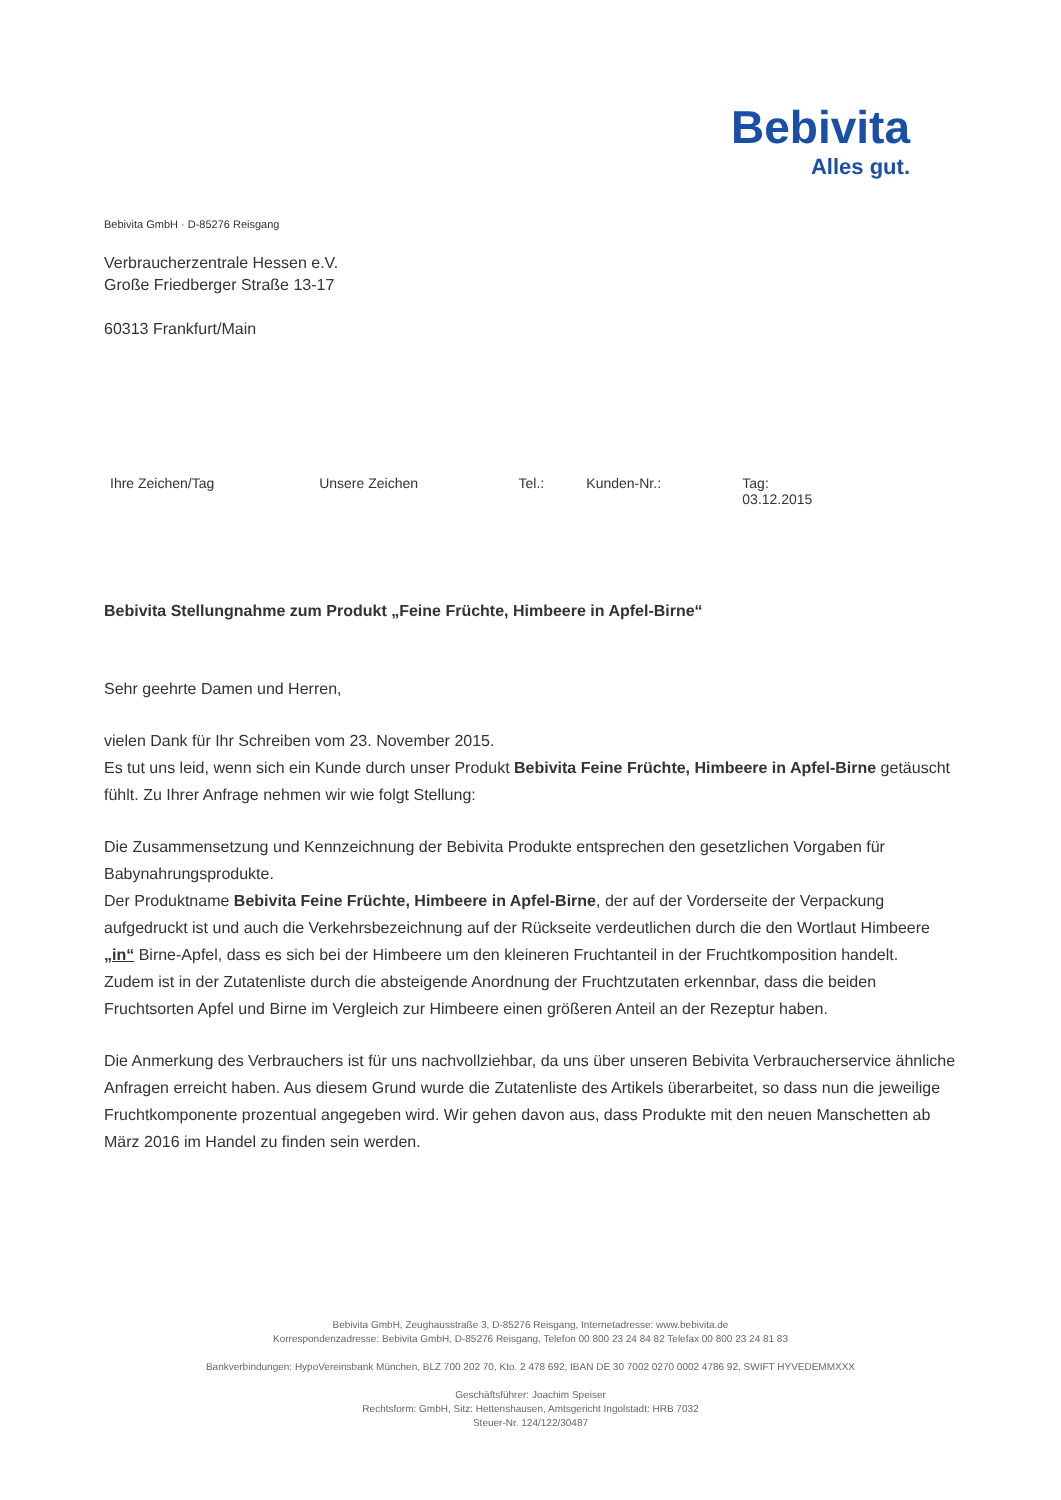Bebivita
Alles gut.
Bebivita GmbH · D-85276 Reisgang
Verbraucherzentrale Hessen e.V.
Große Friedberger Straße 13-17
60313 Frankfurt/Main
| Ihre Zeichen/Tag | Unsere Zeichen | Tel.: | Kunden-Nr.: | Tag: 03.12.2015 |
Bebivita Stellungnahme zum Produkt „Feine Früchte, Himbeere in Apfel-Birne“
Sehr geehrte Damen und Herren,
vielen Dank für Ihr Schreiben vom 23. November 2015.
Es tut uns leid, wenn sich ein Kunde durch unser Produkt Bebivita Feine Früchte, Himbeere in Apfel-Birne getäuscht fühlt. Zu Ihrer Anfrage nehmen wir wie folgt Stellung:
Die Zusammensetzung und Kennzeichnung der Bebivita Produkte entsprechen den gesetzlichen Vorgaben für Babynahrungsprodukte.
Der Produktname Bebivita Feine Früchte, Himbeere in Apfel-Birne, der auf der Vorderseite der Verpackung aufgedruckt ist und auch die Verkehrsbezeichnung auf der Rückseite verdeutlichen durch die den Wortlaut Himbeere „in“ Birne-Apfel, dass es sich bei der Himbeere um den kleineren Fruchtanteil in der Fruchtkomposition handelt.
Zudem ist in der Zutatenliste durch die absteigende Anordnung der Fruchtzutaten erkennbar, dass die beiden Fruchtsorten Apfel und Birne im Vergleich zur Himbeere einen größeren Anteil an der Rezeptur haben.
Die Anmerkung des Verbrauchers ist für uns nachvollziehbar, da uns über unseren Bebivita Verbraucherservice ähnliche Anfragen erreicht haben. Aus diesem Grund wurde die Zutatenliste des Artikels überarbeitet, so dass nun die jeweilige Fruchtkomponente prozentual angegeben wird. Wir gehen davon aus, dass Produkte mit den neuen Manschetten ab März 2016 im Handel zu finden sein werden.
Bebivita GmbH, Zeughausstraße 3, D-85276 Reisgang, Internetadresse: www.bebivita.de
Korrespondenzadresse: Bebivita GmbH, D-85276 Reisgang, Telefon 00 800 23 24 84 82 Telefax 00 800 23 24 81 83
Bankverbindungen: HypoVereinsbank München, BLZ 700 202 70, Kto. 2 478 692, IBAN DE 30 7002 0270 0002 4786 92, SWIFT HYVEDEMMXXX
Geschäftsführer: Joachim Speiser
Rechtsform: GmbH, Sitz: Hettenshausen, Amtsgericht Ingolstadt: HRB 7032
Steuer-Nr. 124/122/30487